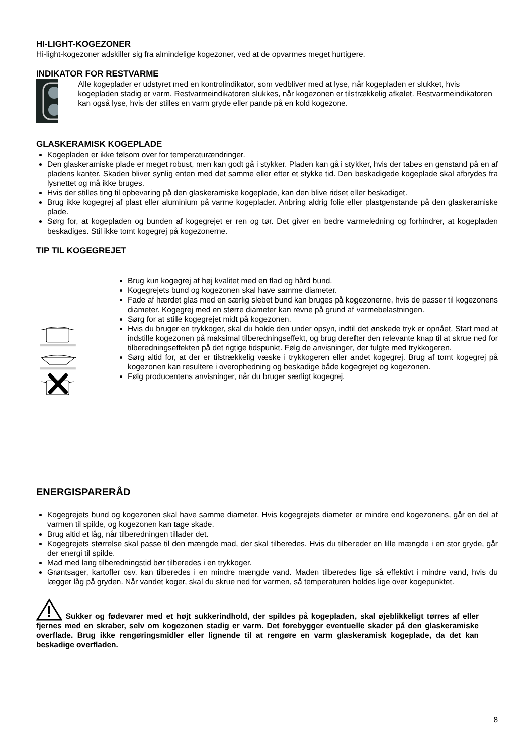HI-LIGHT-KOGEZONER
Hi-light-kogezoner adskiller sig fra almindelige kogezoner, ved at de opvarmes meget hurtigere.
INDIKATOR FOR RESTVARME
Alle kogeplader er udstyret med en kontrolindikator, som vedbliver med at lyse, når kogepladen er slukket, hvis kogepladen stadig er varm. Restvarmeindikatoren slukkes, når kogezonen er tilstrækkelig afkølet. Restvarmeindikatoren kan også lyse, hvis der stilles en varm gryde eller pande på en kold kogezone.
GLASKERAMISK KOGEPLADE
Kogepladen er ikke følsom over for temperaturændringer.
Den glaskeramiske plade er meget robust, men kan godt gå i stykker. Pladen kan gå i stykker, hvis der tabes en genstand på en af pladens kanter. Skaden bliver synlig enten med det samme eller efter et stykke tid. Den beskadigede kogeplade skal afbrydes fra lysnettet og må ikke bruges.
Hvis der stilles ting til opbevaring på den glaskeramiske kogeplade, kan den blive ridset eller beskadiget.
Brug ikke kogegrej af plast eller aluminium på varme kogeplader. Anbring aldrig folie eller plastgenstande på den glaskeramiske plade.
Sørg for, at kogepladen og bunden af kogegrejet er ren og tør. Det giver en bedre varmeledning og forhindrer, at kogepladen beskadiges. Stil ikke tomt kogegrej på kogezonerne.
TIP TIL KOGEGREJET
Brug kun kogegrej af høj kvalitet med en flad og hård bund.
Kogegrejets bund og kogezonen skal have samme diameter.
Fade af hærdet glas med en særlig slebet bund kan bruges på kogezonerne, hvis de passer til kogezonens diameter. Kogegrej med en større diameter kan revne på grund af varmebelastningen.
Sørg for at stille kogegrejet midt på kogezonen.
Hvis du bruger en trykkoger, skal du holde den under opsyn, indtil det ønskede tryk er opnået. Start med at indstille kogezonen på maksimal tilberedningseffekt, og brug derefter den relevante knap til at skrue ned for tilberedningseffekten på det rigtige tidspunkt. Følg de anvisninger, der fulgte med trykkogeren.
Sørg altid for, at der er tilstrækkelig væske i trykkogeren eller andet kogegrej. Brug af tomt kogegrej på kogezonen kan resultere i overophedning og beskadige både kogegrejet og kogezonen.
Følg producentens anvisninger, når du bruger særligt kogegrej.
ENERGISPARERÅD
Kogegrejets bund og kogezonen skal have samme diameter. Hvis kogegrejets diameter er mindre end kogezonens, går en del af varmen til spilde, og kogezonen kan tage skade.
Brug altid et låg, når tilberedningen tillader det.
Kogegrejets størrelse skal passe til den mængde mad, der skal tilberedes. Hvis du tilbereder en lille mængde i en stor gryde, går der energi til spilde.
Mad med lang tilberedningstid bør tilberedes i en trykkoger.
Grøntsager, kartofler osv. kan tilberedes i en mindre mængde vand. Maden tilberedes lige så effektivt i mindre vand, hvis du lægger låg på gryden. Når vandet koger, skal du skrue ned for varmen, så temperaturen holdes lige over kogepunktet.
Sukker og fødevarer med et højt sukkerindhold, der spildes på kogepladen, skal øjeblikkeligt tørres af eller fjernes med en skraber, selv om kogezonen stadig er varm. Det forebygger eventuelle skader på den glaskeramiske overflade. Brug ikke rengøringsmidler eller lignende til at rengøre en varm glaskeramisk kogeplade, da det kan beskadige overfladen.
8